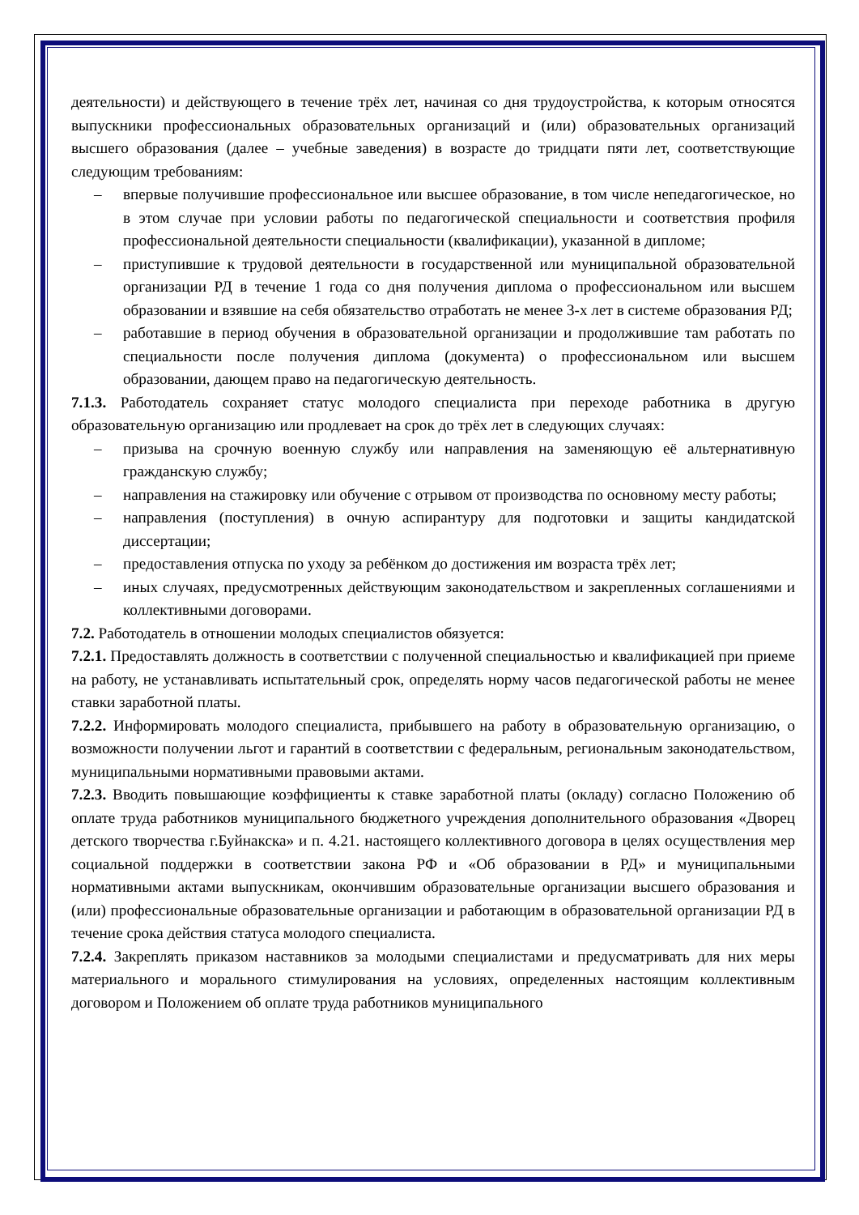деятельности) и действующего в течение трёх лет, начиная со дня трудоустройства, к которым относятся выпускники профессиональных образовательных организаций и (или) образовательных организаций высшего образования (далее – учебные заведения) в возрасте до тридцати пяти лет, соответствующие следующим требованиям:
– впервые получившие профессиональное или высшее образование, в том числе непедагогическое, но в этом случае при условии работы по педагогической специальности и соответствия профиля профессиональной деятельности специальности (квалификации), указанной в дипломе;
– приступившие к трудовой деятельности в государственной или муниципальной образовательной организации РД в течение 1 года со дня получения диплома о профессиональном или высшем образовании и взявшие на себя обязательство отработать не менее 3-х лет в системе образования РД;
– работавшие в период обучения в образовательной организации и продолжившие там работать по специальности после получения диплома (документа) о профессиональном или высшем образовании, дающем право на педагогическую деятельность.
7.1.3. Работодатель сохраняет статус молодого специалиста при переходе работника в другую образовательную организацию или продлевает на срок до трёх лет в следующих случаях:
– призыва на срочную военную службу или направления на заменяющую её альтернативную гражданскую службу;
– направления на стажировку или обучение с отрывом от производства по основному месту работы;
– направления (поступления) в очную аспирантуру для подготовки и защиты кандидатской диссертации;
– предоставления отпуска по уходу за ребёнком до достижения им возраста трёх лет;
– иных случаях, предусмотренных действующим законодательством и закрепленных соглашениями и коллективными договорами.
7.2. Работодатель в отношении молодых специалистов обязуется:
7.2.1. Предоставлять должность в соответствии с полученной специальностью и квалификацией при приеме на работу, не устанавливать испытательный срок, определять норму часов педагогической работы не менее ставки заработной платы.
7.2.2. Информировать молодого специалиста, прибывшего на работу в образовательную организацию, о возможности получении льгот и гарантий в соответствии с федеральным, региональным законодательством, муниципальными нормативными правовыми актами.
7.2.3. Вводить повышающие коэффициенты к ставке заработной платы (окладу) согласно Положению об оплате труда работников муниципального бюджетного учреждения дополнительного образования «Дворец детского творчества г.Буйнакска» и п. 4.21. настоящего коллективного договора в целях осуществления мер социальной поддержки в соответствии закона РФ и «Об образовании в РД» и муниципальными нормативными актами выпускникам, окончившим образовательные организации высшего образования и (или) профессиональные образовательные организации и работающим в образовательной организации РД в течение срока действия статуса молодого специалиста.
7.2.4. Закреплять приказом наставников за молодыми специалистами и предусматривать для них меры материального и морального стимулирования на условиях, определенных настоящим коллективным договором и Положением об оплате труда работников муниципального